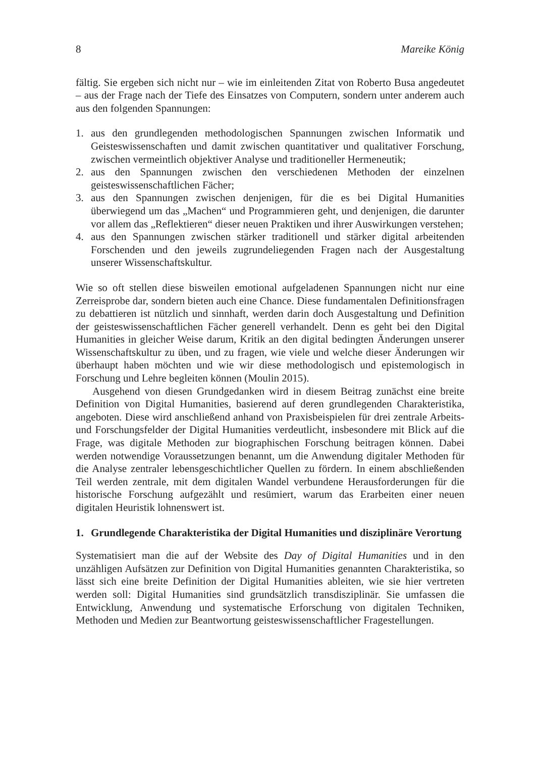8 Mareike König
fältig. Sie ergeben sich nicht nur – wie im einleitenden Zitat von Roberto Busa angedeutet – aus der Frage nach der Tiefe des Einsatzes von Computern, sondern unter anderem auch aus den folgenden Spannungen:
1. aus den grundlegenden methodologischen Spannungen zwischen Informatik und Geisteswissenschaften und damit zwischen quantitativer und qualitativer Forschung, zwischen vermeintlich objektiver Analyse und traditioneller Hermeneutik;
2. aus den Spannungen zwischen den verschiedenen Methoden der einzelnen geisteswissenschaftlichen Fächer;
3. aus den Spannungen zwischen denjenigen, für die es bei Digital Humanities überwiegend um das „Machen“ und Programmieren geht, und denjenigen, die darunter vor allem das „Reflektieren“ dieser neuen Praktiken und ihrer Auswirkungen verstehen;
4. aus den Spannungen zwischen stärker traditionell und stärker digital arbeitenden Forschenden und den jeweils zugrundeliegenden Fragen nach der Ausgestaltung unserer Wissenschaftskultur.
Wie so oft stellen diese bisweilen emotional aufgeladenen Spannungen nicht nur eine Zerreisprobe dar, sondern bieten auch eine Chance. Diese fundamentalen Definitionsfragen zu debattieren ist nützlich und sinnhaft, werden darin doch Ausgestaltung und Definition der geisteswissenschaftlichen Fächer generell verhandelt. Denn es geht bei den Digital Humanities in gleicher Weise darum, Kritik an den digital bedingten Änderungen unserer Wissenschaftskultur zu üben, und zu fragen, wie viele und welche dieser Änderungen wir überhaupt haben möchten und wie wir diese methodologisch und epistemologisch in Forschung und Lehre begleiten können (Moulin 2015).
Ausgehend von diesen Grundgedanken wird in diesem Beitrag zunächst eine breite Definition von Digital Humanities, basierend auf deren grundlegenden Charakteristika, angeboten. Diese wird anschließend anhand von Praxisbeispielen für drei zentrale Arbeits- und Forschungsfelder der Digital Humanities verdeutlicht, insbesondere mit Blick auf die Frage, was digitale Methoden zur biographischen Forschung beitragen können. Dabei werden notwendige Voraussetzungen benannt, um die Anwendung digitaler Methoden für die Analyse zentraler lebensgeschichtlicher Quellen zu fördern. In einem abschließenden Teil werden zentrale, mit dem digitalen Wandel verbundene Herausforderungen für die historische Forschung aufgezählt und resümiert, warum das Erarbeiten einer neuen digitalen Heuristik lohnenswert ist.
1. Grundlegende Charakteristika der Digital Humanities und disziplinäre Verortung
Systematisiert man die auf der Website des Day of Digital Humanities und in den unzähligen Aufsätzen zur Definition von Digital Humanities genannten Charakteristika, so lässt sich eine breite Definition der Digital Humanities ableiten, wie sie hier vertreten werden soll: Digital Humanities sind grundsätzlich transdisziplinär. Sie umfassen die Entwicklung, Anwendung und systematische Erforschung von digitalen Techniken, Methoden und Medien zur Beantwortung geisteswissenschaftlicher Fragestellungen.